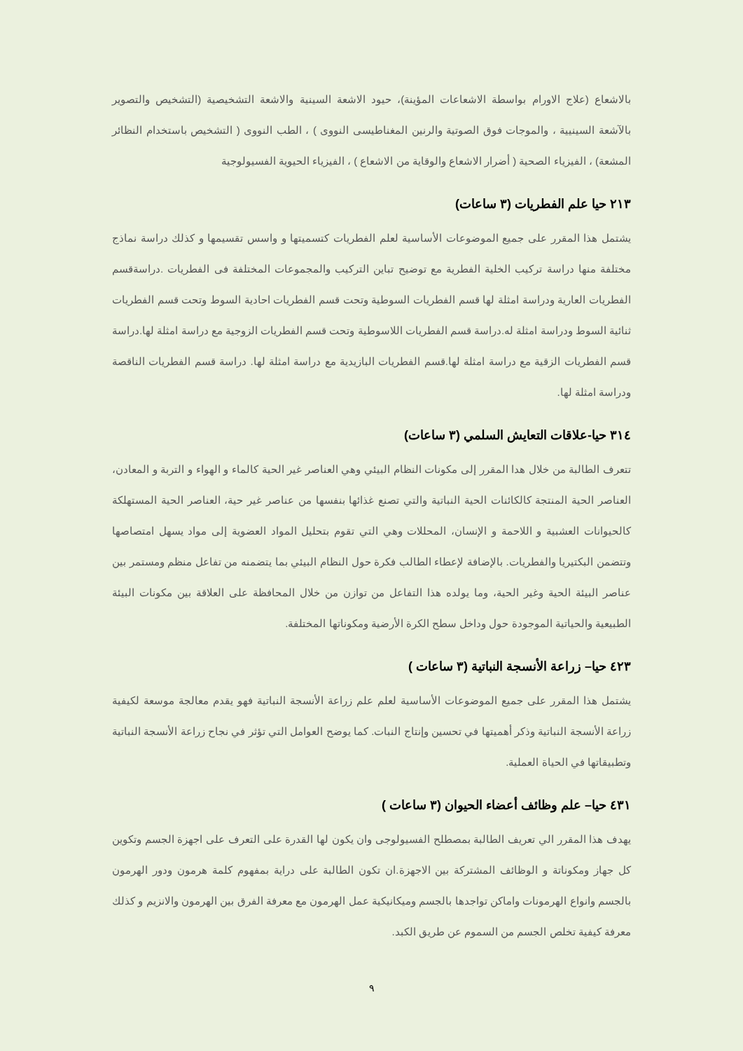بالاشعاع (علاج الاورام بواسطة الاشعاعات المؤينة)، حيود الاشعة السينية والاشعة التشخيصية (التشخيص والتصوير بالآشعة السينيية ، والموجات فوق الصوتية والرنين المغناطيسى النووى ) ، الطب النووى ( التشخيص باستخدام النظائر المشعة) ، الفيزياء الصحية ( أضرار الاشعاع والوقاية من الاشعاع ) ، الفيزياء الحيوية الفسيولوجية
٢١٣ حيا علم الفطريات (٣ ساعات)
يشتمل هذا المقرر على جميع الموضوعات الأساسية لعلم الفطريات كتسميتها و واسس تقسيمها و كذلك دراسة نماذج مختلفة منها دراسة تركيب الخلية الفطرية مع توضيح تباين التركيب والمجموعات المختلفة فى الفطريات .دراسةقسم الفطريات العارية ودراسة امثلة لها قسم الفطريات السوطية وتحت قسم الفطريات احادية السوط وتحت قسم الفطريات ثنائية السوط ودراسة امثلة له.دراسة قسم الفطريات اللاسوطية وتحت قسم الفطريات الزوجية مع دراسة امثلة لها.دراسة قسم الفطريات الزقية مع دراسة امثلة لها.قسم الفطريات البازيدية مع دراسة امثلة لها. دراسة قسم الفطريات الناقصة ودراسة امثلة لها.
٣١٤ حيا-علاقات التعايش السلمي (٣ ساعات)
تتعرف الطالبة من خلال هدا المقرر إلى مكونات النظام البيئي وهي العناصر غير الحية كالماء و الهواء و التربة و المعادن، العناصر الحية المنتجة كالكائنات الحية النباتية والتي تصنع غذائها بنفسها من عناصر غير حية، العناصر الحية المستهلكة كالحيوانات العشبية و اللاحمة و الإنسان، المحللات وهي التي تقوم بتحليل المواد العضوية إلى مواد يسهل امتصاصها وتتضمن البكتيريا والفطريات. بالإضافة لإعطاء الطالب فكرة حول النظام البيئي بما يتضمنه من تفاعل منظم ومستمر بين عناصر البيئة الحية وغير الحية، وما يولده هذا التفاعل من توازن من خلال المحافظة على العلاقة بين مكونات البيئة الطبيعية والحياتية الموجودة حول وداخل سطح الكرة الأرضية ومكوناتها المختلفة.
٤٢٣ حيا– زراعة الأنسجة النباتية (٣ ساعات )
يشتمل هذا المقرر على جميع الموضوعات الأساسية لعلم علم زراعة الأنسجة النباتية فهو يقدم معالجة موسعة لكيفية زراعة الأنسجة النباتية وذكر أهميتها في تحسين وإنتاج النبات. كما يوضح العوامل التي تؤثر في نجاح زراعة الأنسجة النباتية وتطبيقاتها في الحياة العملية.
٤٣١ حيا– علم وظائف أعضاء الحيوان (٣ ساعات )
يهدف هذا المقرر الي تعريف الطالبة بمصطلح الفسيولوجى وان يكون لها القدرة على التعرف على اجهزة الجسم وتكوين كل جهاز ومكوناتة و الوظائف المشتركة بين الاجهزة.ان تكون الطالبة على دراية بمفهوم كلمة هرمون ودور الهرمون بالجسم وانواع الهرمونات واماكن تواجدها بالجسم وميكانيكية عمل الهرمون مع معرفة الفرق بين الهرمون والانزيم و كذلك معرفة كيفية تخلص الجسم من السموم عن طريق الكبد.
٩